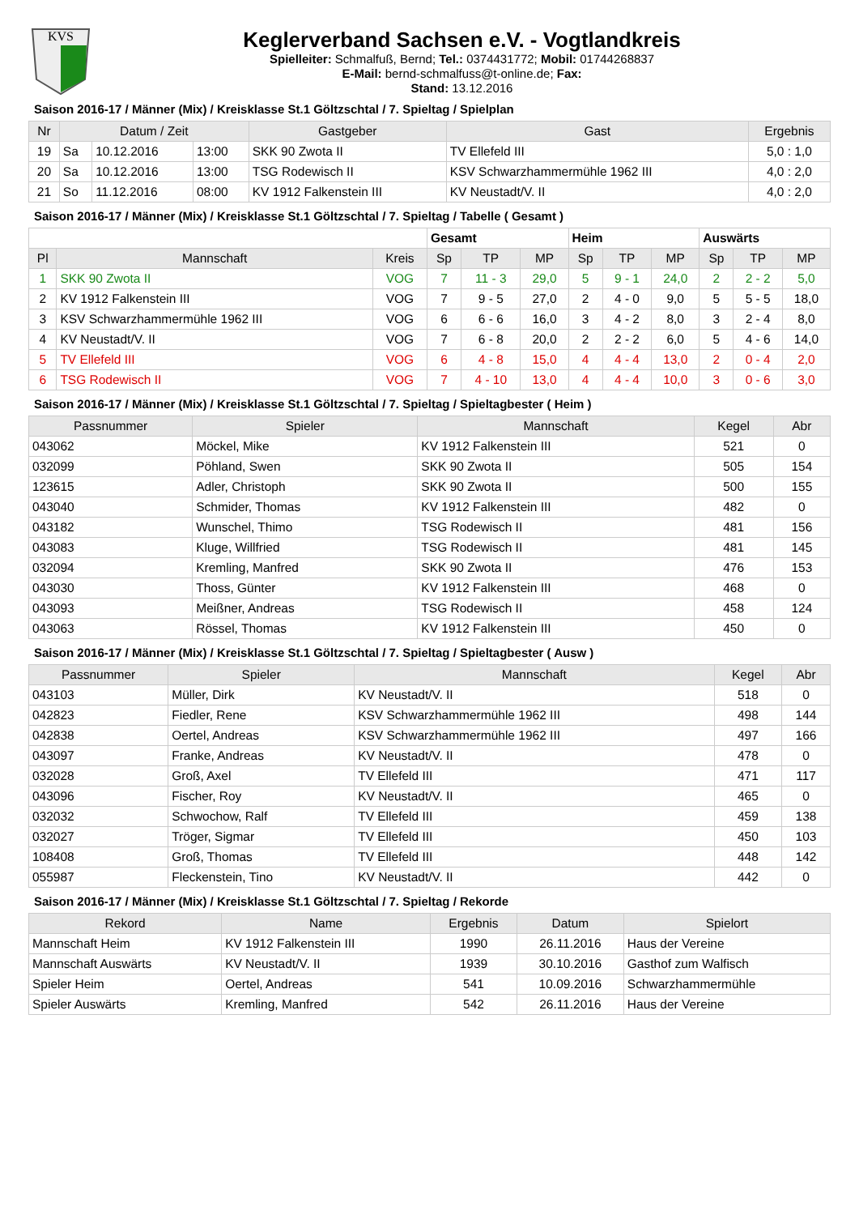KVS
Keglerverband Sachsen e.V. - Vogtlandkreis
Spielleiter: Schmalfuß, Bernd; Tel.: 0374431772; Mobil: 01744268837
E-Mail: bernd-schmalfuss@t-online.de; Fax:
Stand: 13.12.2016
Saison 2016-17 / Männer (Mix) / Kreisklasse St.1 Göltzschtal / 7. Spieltag / Spielplan
| Nr | Datum / Zeit | | | Gastgeber | Gast | Ergebnis |
| --- | --- | --- | --- | --- | --- | --- |
| 19 | Sa | 10.12.2016 | 13:00 | SKK 90 Zwota II | TV Ellefeld III | 5,0 : 1,0 |
| 20 | Sa | 10.12.2016 | 13:00 | TSG Rodewisch II | KSV Schwarzhammermühle 1962 III | 4,0 : 2,0 |
| 21 | So | 11.12.2016 | 08:00 | KV 1912 Falkenstein III | KV Neustadt/V. II | 4,0 : 2,0 |
Saison 2016-17 / Männer (Mix) / Kreisklasse St.1 Göltzschtal / 7. Spieltag / Tabelle ( Gesamt )
| | | | Gesamt | | | Heim | | | Auswärts | | |
| Pl | Mannschaft | Kreis | Sp | TP | MP | Sp | TP | MP | Sp | TP | MP |
| 1 | SKK 90 Zwota II | VOG | 7 | 11 - 3 | 29,0 | 5 | 9 - 1 | 24,0 | 2 | 2 - 2 | 5,0 |
| 2 | KV 1912 Falkenstein III | VOG | 7 | 9 - 5 | 27,0 | 2 | 4 - 0 | 9,0 | 5 | 5 - 5 | 18,0 |
| 3 | KSV Schwarzhammermühle 1962 III | VOG | 6 | 6 - 6 | 16,0 | 3 | 4 - 2 | 8,0 | 3 | 2 - 4 | 8,0 |
| 4 | KV Neustadt/V. II | VOG | 7 | 6 - 8 | 20,0 | 2 | 2 - 2 | 6,0 | 5 | 4 - 6 | 14,0 |
| 5 | TV Ellefeld III | VOG | 6 | 4 - 8 | 15,0 | 4 | 4 - 4 | 13,0 | 2 | 0 - 4 | 2,0 |
| 6 | TSG Rodewisch II | VOG | 7 | 4 - 10 | 13,0 | 4 | 4 - 4 | 10,0 | 3 | 0 - 6 | 3,0 |
Saison 2016-17 / Männer (Mix) / Kreisklasse St.1 Göltzschtal / 7. Spieltag / Spieltagbester ( Heim )
| Passnummer | Spieler | Mannschaft | Kegel | Abr |
| --- | --- | --- | --- | --- |
| 043062 | Möckel, Mike | KV 1912 Falkenstein III | 521 | 0 |
| 032099 | Pöhland, Swen | SKK 90 Zwota II | 505 | 154 |
| 123615 | Adler, Christoph | SKK 90 Zwota II | 500 | 155 |
| 043040 | Schmider, Thomas | KV 1912 Falkenstein III | 482 | 0 |
| 043182 | Wunschel, Thimo | TSG Rodewisch II | 481 | 156 |
| 043083 | Kluge, Willfried | TSG Rodewisch II | 481 | 145 |
| 032094 | Kremling, Manfred | SKK 90 Zwota II | 476 | 153 |
| 043030 | Thoss, Günter | KV 1912 Falkenstein III | 468 | 0 |
| 043093 | Meißner, Andreas | TSG Rodewisch II | 458 | 124 |
| 043063 | Rössel, Thomas | KV 1912 Falkenstein III | 450 | 0 |
Saison 2016-17 / Männer (Mix) / Kreisklasse St.1 Göltzschtal / 7. Spieltag / Spieltagbester ( Ausw )
| Passnummer | Spieler | Mannschaft | Kegel | Abr |
| --- | --- | --- | --- | --- |
| 043103 | Müller, Dirk | KV Neustadt/V. II | 518 | 0 |
| 042823 | Fiedler, Rene | KSV Schwarzhammermühle 1962 III | 498 | 144 |
| 042838 | Oertel, Andreas | KSV Schwarzhammermühle 1962 III | 497 | 166 |
| 043097 | Franke, Andreas | KV Neustadt/V. II | 478 | 0 |
| 032028 | Groß, Axel | TV Ellefeld III | 471 | 117 |
| 043096 | Fischer, Roy | KV Neustadt/V. II | 465 | 0 |
| 032032 | Schwochow, Ralf | TV Ellefeld III | 459 | 138 |
| 032027 | Tröger, Sigmar | TV Ellefeld III | 450 | 103 |
| 108408 | Groß, Thomas | TV Ellefeld III | 448 | 142 |
| 055987 | Fleckenstein, Tino | KV Neustadt/V. II | 442 | 0 |
Saison 2016-17 / Männer (Mix) / Kreisklasse St.1 Göltzschtal / 7. Spieltag / Rekorde
| Rekord | Name | Ergebnis | Datum | Spielort |
| --- | --- | --- | --- | --- |
| Mannschaft Heim | KV 1912 Falkenstein III | 1990 | 26.11.2016 | Haus der Vereine |
| Mannschaft Auswärts | KV Neustadt/V. II | 1939 | 30.10.2016 | Gasthof zum Walfisch |
| Spieler Heim | Oertel, Andreas | 541 | 10.09.2016 | Schwarzhammermühle |
| Spieler Auswärts | Kremling, Manfred | 542 | 26.11.2016 | Haus der Vereine |